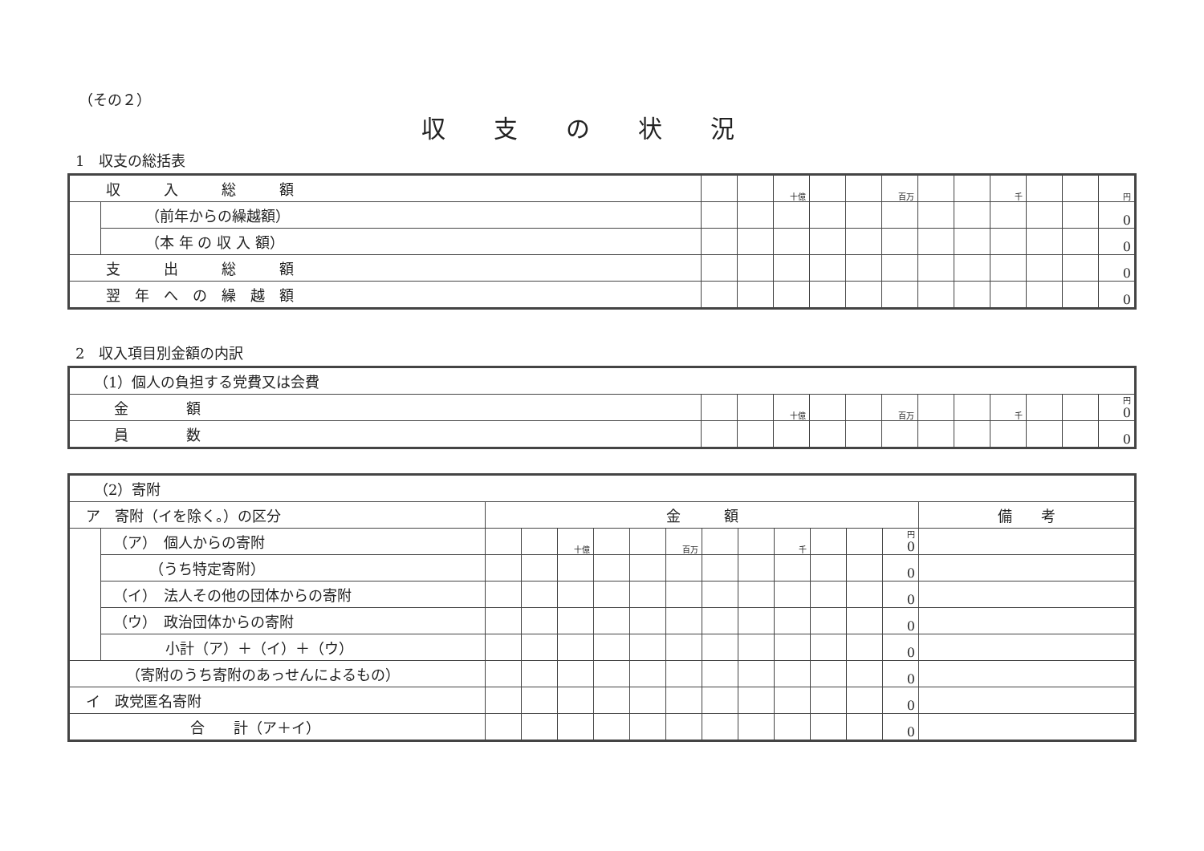（その２）
収支の状況
1　収支の総括表
| 収 入 総 額 | | | | 十億 | | | 百万 | | | 千 | | | 円 |
| | （前年からの繰越額） | | | | | | | | | | | | 0 |
| | （本 年 の 収 入 額） | | | | | | | | | | | | 0 |
| 支 出 総 額 | | | | | | | | | | | | | 0 |
| 翌 年 へ の 繰 越 額 | | | | | | | | | | | | | 0 |
2　収入項目別金額の内訳
| （1）個人の負担する党費又は会費 | | | | | | | | | | | | |
| 金 額 | | | 十億 | | | 百万 | | | 千 | | | 円 0 |
| 員 数 | | | | | | | | | | | | 0 |
| （2）寄附 | | | | | | | | | | | | | | |
| ア 寄附（イを除く。）の区分 | | 金 額 | | | | | | | | | | | | 備 考 |
| | （ア） 個人からの寄附 | | | 十億 | | | 百万 | | | 千 | | | 円 0 | |
| | （うち特定寄附） | | | | | | | | | | | | 0 | |
| | （イ） 法人その他の団体からの寄附 | | | | | | | | | | | | 0 | |
| | （ウ） 政治団体からの寄附 | | | | | | | | | | | | 0 | |
| | 小計（ア）＋（イ）＋（ウ） | | | | | | | | | | | | 0 | |
| （寄附のうち寄附のあっせんによるもの） | | | | | | | | | | | | | 0 | |
| イ 政党匿名寄附 | | | | | | | | | | | | | 0 | |
| 合 計（ア＋イ） | | | | | | | | | | | | | 0 | |